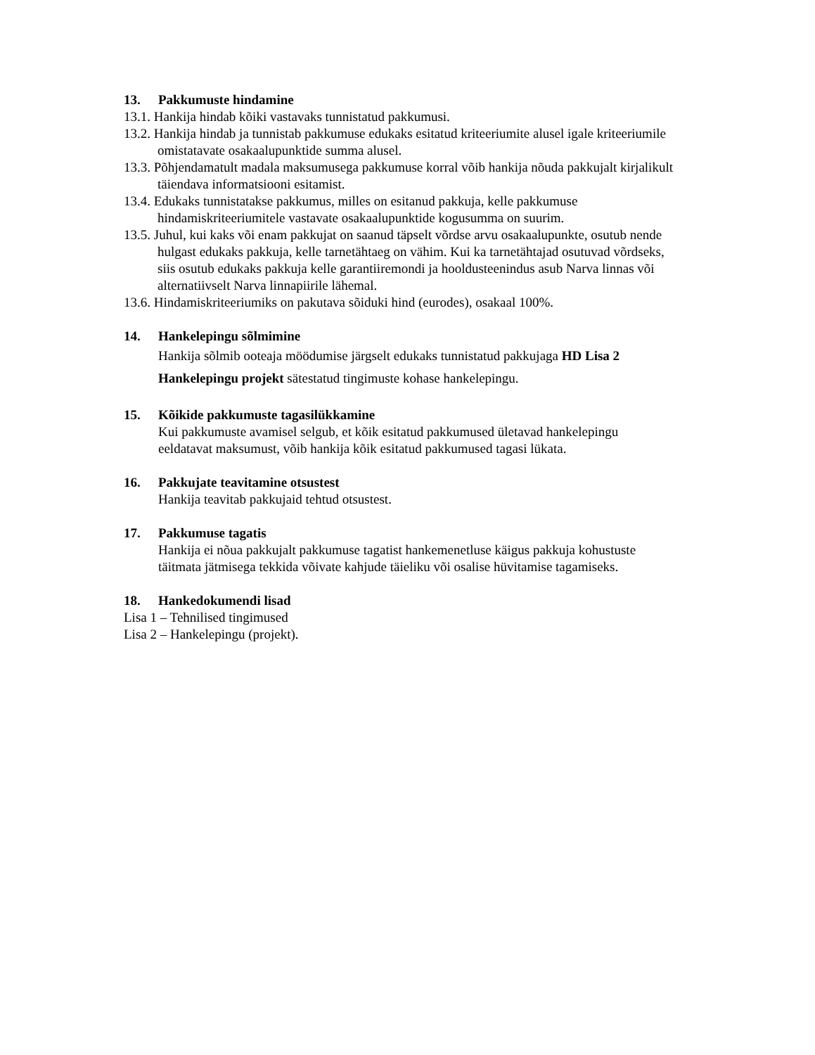13. Pakkumuste hindamine
13.1. Hankija hindab kõiki vastavaks tunnistatud pakkumusi.
13.2. Hankija hindab ja tunnistab pakkumuse edukaks esitatud kriteeriumite alusel igale kriteeriumile omistatavate osakaalupunktide summa alusel.
13.3. Põhjendamatult madala maksumusega pakkumuse korral võib hankija nõuda pakkujalt kirjalikult täiendava informatsiooni esitamist.
13.4. Edukaks tunnistatakse pakkumus, milles on esitanud pakkuja, kelle pakkumuse hindamiskriteeriumitele vastavate osakaalupunktide kogusumma on suurim.
13.5. Juhul, kui kaks või enam pakkujat on saanud täpselt võrdse arvu osakaalupunkte, osutub nende hulgast edukaks pakkuja, kelle tarnetähtaeg on vähim. Kui ka tarnetähtajad osutuvad võrdseks, siis osutub edukaks pakkuja kelle garantiiremondi ja hooldusteenindus asub Narva linnas või alternatiivselt Narva linnapiirile lähemal.
13.6. Hindamiskriteeriumiks on pakutava sõiduki hind (eurodes), osakaal 100%.
14. Hankelepingu sõlmimine
Hankija sõlmib ooteaja möödumise järgselt edukaks tunnistatud pakkujaga HD Lisa 2 Hankelepingu projekt sätestatud tingimuste kohase hankelepingu.
15. Kõikide pakkumuste tagasilükkamine
Kui pakkumuste avamisel selgub, et kõik esitatud pakkumused ületavad hankelepingu eeldatavat maksumust, võib hankija kõik esitatud pakkumused tagasi lükata.
16. Pakkujate teavitamine otsustest
Hankija teavitab pakkujaid tehtud otsustest.
17. Pakkumuse tagatis
Hankija ei nõua pakkujalt pakkumuse tagatist hankemenetluse käigus pakkuja kohustuste täitmata jätmisega tekkida võivate kahjude täieliku või osalise hüvitamise tagamiseks.
18. Hankedokumendi lisad
Lisa 1 – Tehnilised tingimused
Lisa 2 – Hankelepingu (projekt).